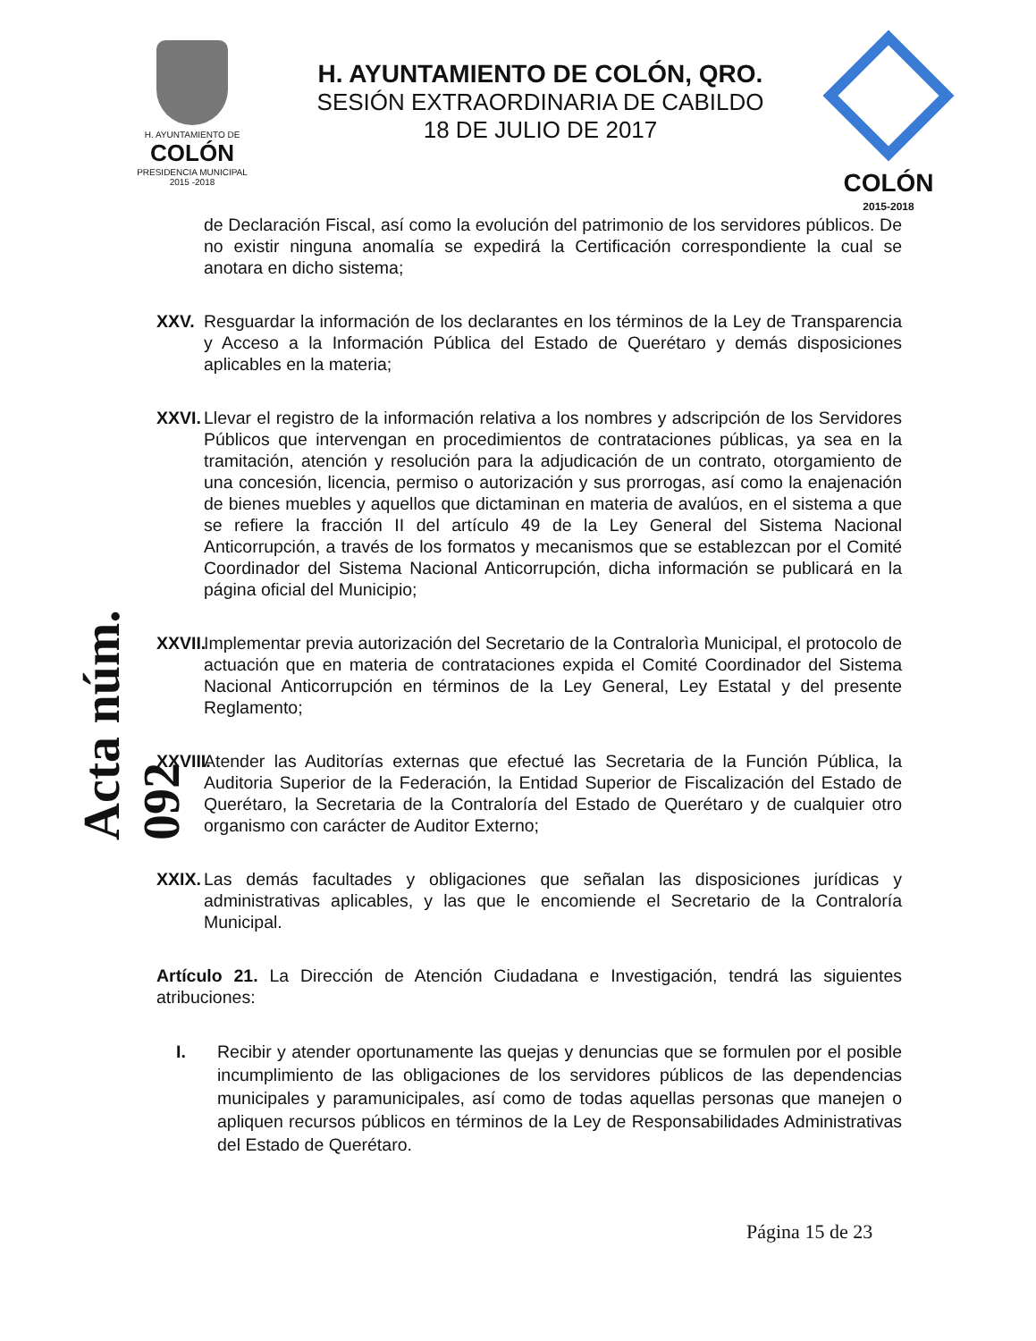H. AYUNTAMIENTO DE
COLÓN
PRESIDENCIA MUNICIPAL
2015 -2018
H. AYUNTAMIENTO DE COLÓN, QRO.
SESIÓN EXTRAORDINARIA DE CABILDO
18 DE JULIO DE 2017
COLÓN
2015-2018
Acta núm. 092
de Declaración Fiscal, así como la evolución del patrimonio de los servidores públicos. De no existir ninguna anomalía se expedirá la Certificación correspondiente la cual se anotara en dicho sistema;
XXV. Resguardar la información de los declarantes en los términos de la Ley de Transparencia y Acceso a la Información Pública del Estado de Querétaro y demás disposiciones aplicables en la materia;
XXVI. Llevar el registro de la información relativa a los nombres y adscripción de los Servidores Públicos que intervengan en procedimientos de contrataciones públicas, ya sea en la tramitación, atención y resolución para la adjudicación de un contrato, otorgamiento de una concesión, licencia, permiso o autorización y sus prorrogas, así como la enajenación de bienes muebles y aquellos que dictaminan en materia de avalúos, en el sistema a que se refiere la fracción II del artículo 49 de la Ley General del Sistema Nacional Anticorrupción, a través de los formatos y mecanismos que se establezcan por el Comité Coordinador del Sistema Nacional Anticorrupción, dicha información se publicará en la página oficial del Municipio;
XXVII. Implementar previa autorización del Secretario de la Contralorìa Municipal, el protocolo de actuación que en materia de contrataciones expida el Comité Coordinador del Sistema Nacional Anticorrupción en términos de la Ley General, Ley Estatal y del presente Reglamento;
XXVIII. Atender las Auditorías externas que efectué las Secretaria de la Función Pública, la Auditoria Superior de la Federación, la Entidad Superior de Fiscalización del Estado de Querétaro, la Secretaria de la Contraloría del Estado de Querétaro y de cualquier otro organismo con carácter de Auditor Externo;
XXIX. Las demás facultades y obligaciones que señalan las disposiciones jurídicas y administrativas aplicables, y las que le encomiende el Secretario de la Contraloría Municipal.
Artículo 21. La Dirección de Atención Ciudadana e Investigación, tendrá las siguientes atribuciones:
I. Recibir y atender oportunamente las quejas y denuncias que se formulen por el posible incumplimiento de las obligaciones de los servidores públicos de las dependencias municipales y paramunicipales, así como de todas aquellas personas que manejen o apliquen recursos públicos en términos de la Ley de Responsabilidades Administrativas del Estado de Querétaro.
Página 15 de 23